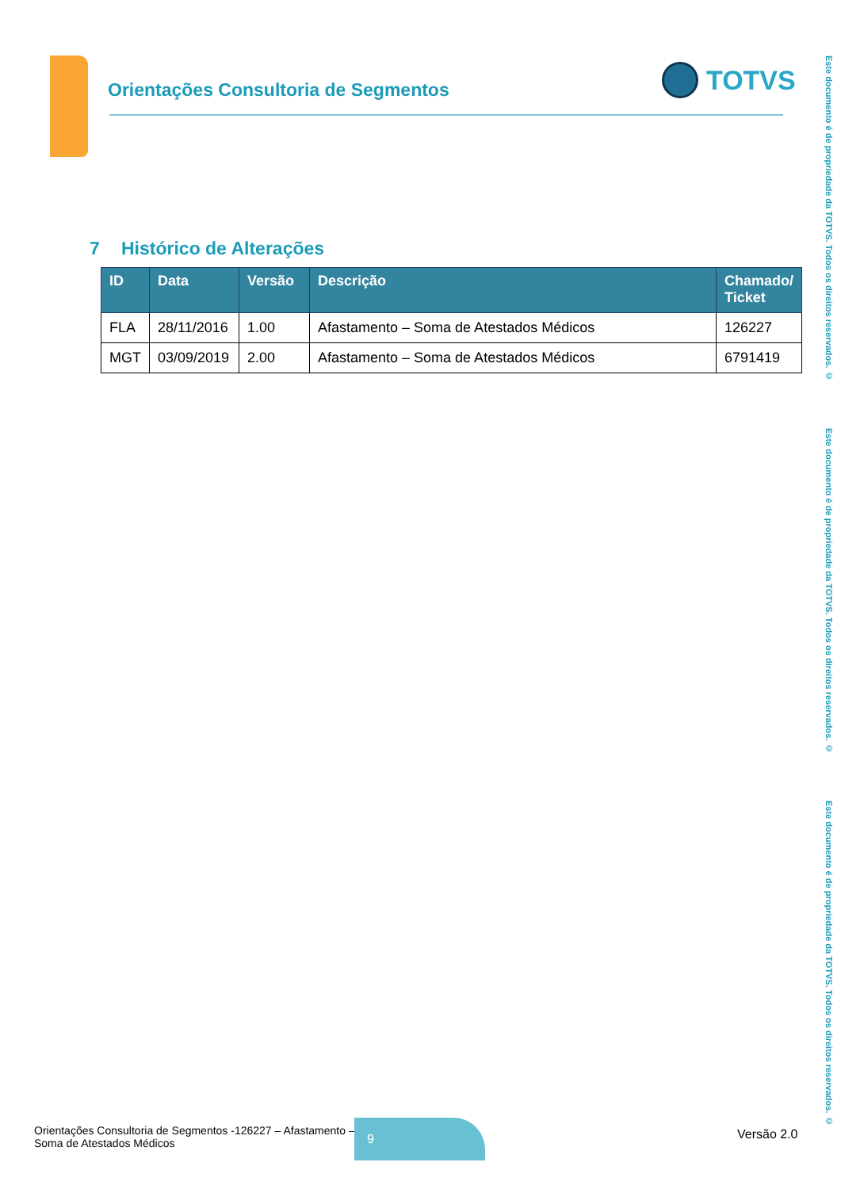Orientações Consultoria de Segmentos
TOTVS
Este documento é de propriedade da TOTVS. Todos os direitos reservados. ©
Este documento é de propriedade da TOTVS. Todos os direitos reservados. ©
Este documento é de propriedade da TOTVS. Todos os direitos reservados. ©
7 Histórico de Alterações
| ID | Data | Versão | Descrição | Chamado/ Ticket |
| --- | --- | --- | --- | --- |
| FLA | 28/11/2016 | 1.00 | Afastamento – Soma de Atestados Médicos | 126227 |
| MGT | 03/09/2019 | 2.00 | Afastamento – Soma de Atestados Médicos | 6791419 |
Orientações Consultoria de Segmentos -126227 – Afastamento –
Soma de Atestados Médicos
9
Versão 2.0